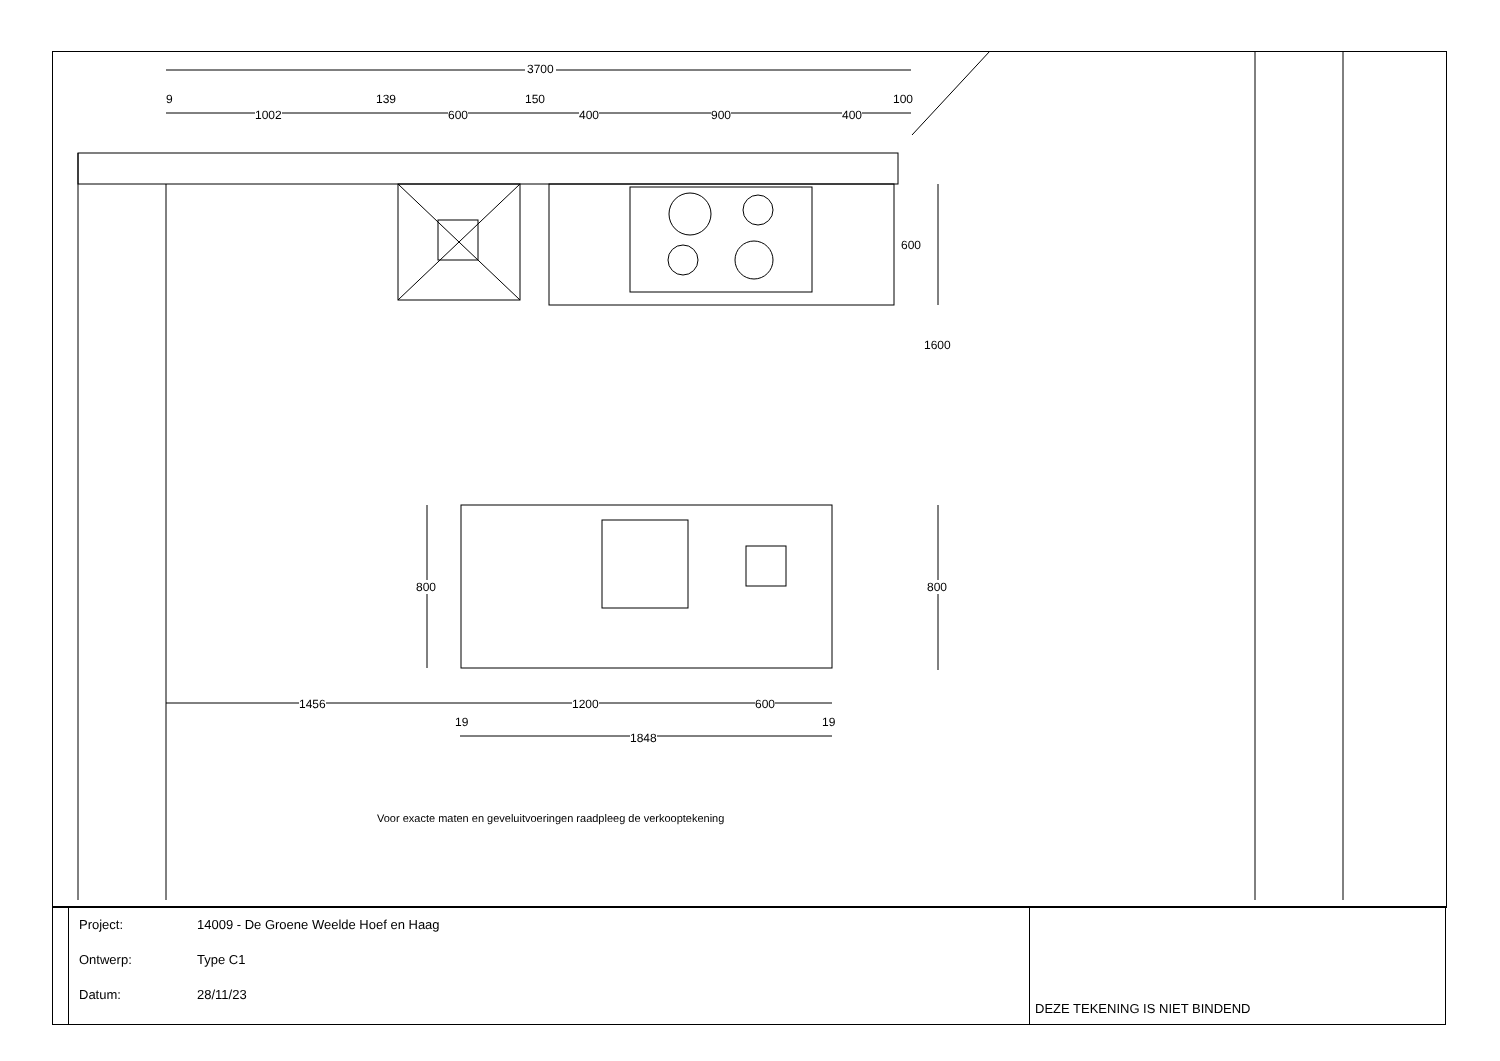3700
9 139 150 100
1002 600 400 900 400
600
1600
800 800
1456 1200 600
19 19
1848
Voor exacte maten en geveluitvoeringen raadpleeg de verkooptekening
| | / Project: / 14009 - De Groene Weelde Hoef en Haag / / Ontwerp: / Type C1 / / Datum: / 28/11/23 / | DEZE TEKENING IS NIET BINDEND |